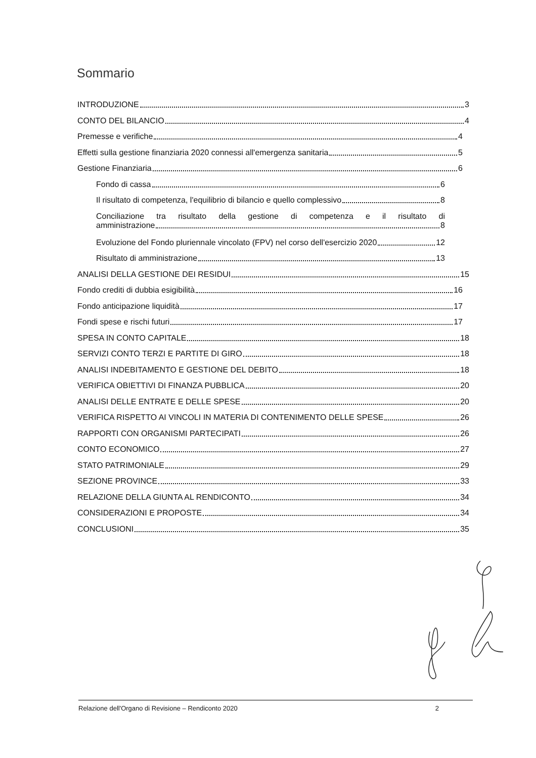Sommario
INTRODUZIONE 3
CONTO DEL BILANCIO 4
Premesse e verifiche 4
Effetti sulla gestione finanziaria 2020 connessi all'emergenza sanitaria 5
Gestione Finanziaria 6
Fondo di cassa 6
Il risultato di competenza, l'equilibrio di bilancio e quello complessivo 8
Conciliazione tra risultato della gestione di competenza e il risultato di
amministrazione 8
Evoluzione del Fondo pluriennale vincolato (FPV) nel corso dell'esercizio 2020 12
Risultato di amministrazione 13
ANALISI DELLA GESTIONE DEI RESIDUI 15
Fondo crediti di dubbia esigibilità 16
Fondo anticipazione liquidità 17
Fondi spese e rischi futuri 17
SPESA IN CONTO CAPITALE 18
SERVIZI CONTO TERZI E PARTITE DI GIRO 18
ANALISI INDEBITAMENTO E GESTIONE DEL DEBITO 18
VERIFICA OBIETTIVI DI FINANZA PUBBLICA 20
ANALISI DELLE ENTRATE E DELLE SPESE 20
VERIFICA RISPETTO AI VINCOLI IN MATERIA DI CONTENIMENTO DELLE SPESE 26
RAPPORTI CON ORGANISMI PARTECIPATI 26
CONTO ECONOMICO 27
STATO PATRIMONIALE 29
SEZIONE PROVINCE 33
RELAZIONE DELLA GIUNTA AL RENDICONTO 34
CONSIDERAZIONI E PROPOSTE 34
CONCLUSIONI 35
Relazione dell'Organo di Revisione – Rendiconto 2020 2